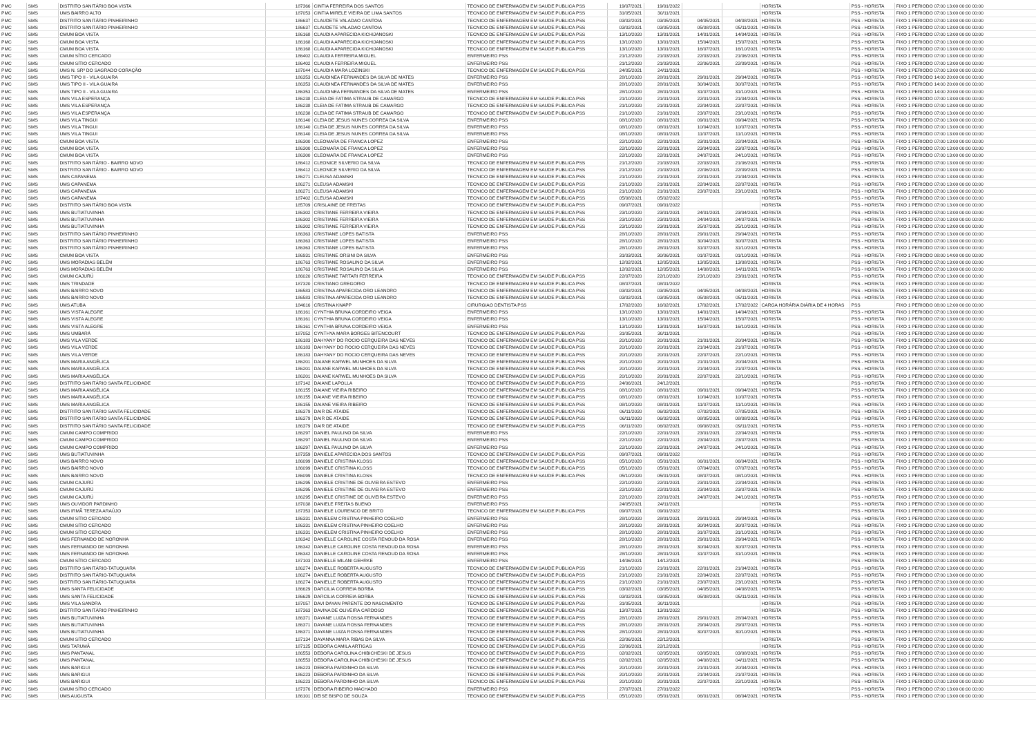| PMC | SMS | DISTRITO SANITÁRIO BOA VISTA | 187366 | CINTIA FERREIRA DOS SANTOS | TECNICO DE ENFERMAGEM EM SAUDE PUBLICA PSS | 19/07/2021 | 19/01/2022 | | | HORISTA | PSS - HORISTA | FIXO 1 PERIODO 07:00 13:00 00:00 00:00 |
| PMC | SMS | UMS BAIRRO ALTO | 187053 | CINTIA MIRELE VIEIRA DE LIMA SANTOS | TECNICO DE ENFERMAGEM EM SAUDE PUBLICA PSS | 31/05/2021 | 30/11/2021 | | | HORISTA | PSS - HORISTA | FIXO 1 PERIODO 07:00 13:00 00:00 00:00 |
| PMC | SMS | DISTRITO SANITÁRIO PINHEIRINHO | 186637 | CLAUDETE VALADAO CANTOIA | TECNICO DE ENFERMAGEM EM SAUDE PUBLICA PSS | 03/02/2021 | 03/05/2021 | 04/05/2021 | 04/08/2021 | HORISTA | PSS - HORISTA | FIXO 1 PERIODO 07:00 13:00 00:00 00:00 |
| PMC | SMS | DISTRITO SANITÁRIO PINHEIRINHO | 186637 | CLAUDETE VALADAO CANTOIA | TECNICO DE ENFERMAGEM EM SAUDE PUBLICA PSS | 03/02/2021 | 03/05/2021 | 05/08/2021 | 05/11/2021 | HORISTA | PSS - HORISTA | FIXO 1 PERIODO 07:00 13:00 00:00 00:00 |
| PMC | SMS | CMUM BOA VISTA | 186168 | CLAUDIA APARECIDA KICHIJANOSKI | TECNICO DE ENFERMAGEM EM SAUDE PUBLICA PSS | 13/10/2020 | 13/01/2021 | 14/01/2021 | 14/04/2021 | HORISTA | PSS - HORISTA | FIXO 1 PERIODO 07:00 13:00 00:00 00:00 |
| PMC | SMS | CMUM BOA VISTA | 186168 | CLAUDIA APARECIDA KICHIJANOSKI | TECNICO DE ENFERMAGEM EM SAUDE PUBLICA PSS | 13/10/2020 | 13/01/2021 | 15/04/2021 | 15/07/2021 | HORISTA | PSS - HORISTA | FIXO 1 PERIODO 07:00 13:00 00:00 00:00 |
| PMC | SMS | CMUM BOA VISTA | 186168 | CLAUDIA APARECIDA KICHIJANOSKI | TECNICO DE ENFERMAGEM EM SAUDE PUBLICA PSS | 13/10/2020 | 13/01/2021 | 16/07/2021 | 16/10/2021 | HORISTA | PSS - HORISTA | FIXO 1 PERIODO 07:00 13:00 00:00 00:00 |
| PMC | SMS | CMUM SÍTIO CERCADO | 186402 | CLAUDIA FERREIRA MIGUEL | ENFERMEIRO PSS | 21/12/2020 | 21/03/2021 | 22/03/2021 | 21/06/2021 | HORISTA | PSS - HORISTA | FIXO 1 PERIODO 07:00 13:00 00:00 00:00 |
| PMC | SMS | CMUM SÍTIO CERCADO | 186402 | CLAUDIA FERREIRA MIGUEL | ENFERMEIRO PSS | 21/12/2020 | 21/03/2021 | 22/06/2021 | 22/09/2021 | HORISTA | PSS - HORISTA | FIXO 1 PERIODO 07:00 13:00 00:00 00:00 |
| PMC | SMS | UMS N. SRª DO SAGRADO CORAÇÃO | 187044 | CLAUDIA MARA LOZINSKI | TECNICO DE ENFERMAGEM EM SAUDE PUBLICA PSS | 24/05/2021 | 24/11/2021 | | | HORISTA | PSS - HORISTA | FIXO 1 PERIODO 07:00 13:00 00:00 00:00 |
| PMC | SMS | UMS TIPO II - VILA GUAIRA | 186353 | CLAUDINEA FERNANDES DA SILVA DE MATES | ENFERMEIRO PSS | 28/10/2020 | 28/01/2021 | 29/01/2021 | 29/04/2021 | HORISTA | PSS - HORISTA | FIXO 1 PERIODO 14:00 20:00 00:00 00:00 |
| PMC | SMS | UMS TIPO II - VILA GUAIRA | 186353 | CLAUDINEA FERNANDES DA SILVA DE MATES | ENFERMEIRO PSS | 28/10/2020 | 28/01/2021 | 30/04/2021 | 30/07/2021 | HORISTA | PSS - HORISTA | FIXO 1 PERIODO 14:00 20:00 00:00 00:00 |
| PMC | SMS | UMS TIPO II - VILA GUAIRA | 186353 | CLAUDINEA FERNANDES DA SILVA DE MATES | ENFERMEIRO PSS | 28/10/2020 | 28/01/2021 | 31/07/2021 | 31/10/2021 | HORISTA | PSS - HORISTA | FIXO 1 PERIODO 14:00 20:00 00:00 00:00 |
| PMC | SMS | UMS VILA ESPERANÇA | 186238 | CLEIA DE FATIMA STRAUB DE CAMARGO | TECNICO DE ENFERMAGEM EM SAUDE PUBLICA PSS | 21/10/2020 | 21/01/2021 | 22/01/2021 | 21/04/2021 | HORISTA | PSS - HORISTA | FIXO 1 PERIODO 07:00 13:00 00:00 00:00 |
| PMC | SMS | UMS VILA ESPERANÇA | 186238 | CLEIA DE FATIMA STRAUB DE CAMARGO | TECNICO DE ENFERMAGEM EM SAUDE PUBLICA PSS | 21/10/2020 | 21/01/2021 | 22/04/2021 | 22/07/2021 | HORISTA | PSS - HORISTA | FIXO 1 PERIODO 07:00 13:00 00:00 00:00 |
| PMC | SMS | UMS VILA ESPERANÇA | 186238 | CLEIA DE FATIMA STRAUB DE CAMARGO | TECNICO DE ENFERMAGEM EM SAUDE PUBLICA PSS | 21/10/2020 | 21/01/2021 | 23/07/2021 | 23/10/2021 | HORISTA | PSS - HORISTA | FIXO 1 PERIODO 07:00 13:00 00:00 00:00 |
| PMC | SMS | UMS VILA TINGUI | 186140 | CLEIA DE JESUS NUNES CORREA DA SILVA | ENFERMEIRO PSS | 08/10/2020 | 08/01/2021 | 09/01/2021 | 09/04/2021 | HORISTA | PSS - HORISTA | FIXO 1 PERIODO 07:00 13:00 00:00 00:00 |
| PMC | SMS | UMS VILA TINGUI | 186140 | CLEIA DE JESUS NUNES CORREA DA SILVA | ENFERMEIRO PSS | 08/10/2020 | 08/01/2021 | 10/04/2021 | 10/07/2021 | HORISTA | PSS - HORISTA | FIXO 1 PERIODO 07:00 13:00 00:00 00:00 |
| PMC | SMS | UMS VILA TINGUI | 186140 | CLEIA DE JESUS NUNES CORREA DA SILVA | ENFERMEIRO PSS | 08/10/2020 | 08/01/2021 | 11/07/2021 | 11/10/2021 | HORISTA | PSS - HORISTA | FIXO 1 PERIODO 07:00 13:00 00:00 00:00 |
| PMC | SMS | CMUM BOA VISTA | 186300 | CLEOMARA DE FRANCA LOPEZ | ENFERMEIRO PSS | 22/10/2020 | 22/01/2021 | 23/01/2021 | 22/04/2021 | HORISTA | PSS - HORISTA | FIXO 1 PERIODO 07:00 13:00 00:00 00:00 |
| PMC | SMS | CMUM BOA VISTA | 186300 | CLEOMARA DE FRANCA LOPEZ | ENFERMEIRO PSS | 22/10/2020 | 22/01/2021 | 23/04/2021 | 23/07/2021 | HORISTA | PSS - HORISTA | FIXO 1 PERIODO 07:00 13:00 00:00 00:00 |
| PMC | SMS | CMUM BOA VISTA | 186300 | CLEOMARA DE FRANCA LOPEZ | ENFERMEIRO PSS | 22/10/2020 | 22/01/2021 | 24/07/2021 | 24/10/2021 | HORISTA | PSS - HORISTA | FIXO 1 PERIODO 07:00 13:00 00:00 00:00 |
| PMC | SMS | DISTRITO SANITÁRIO - BAIRRO NOVO | 186412 | CLEONICE SILVERIO DA SILVA | TECNICO DE ENFERMAGEM EM SAUDE PUBLICA PSS | 21/12/2020 | 21/03/2021 | 22/03/2021 | 21/06/2021 | HORISTA | PSS - HORISTA | FIXO 1 PERIODO 07:00 13:00 00:00 00:00 |
| PMC | SMS | DISTRITO SANITÁRIO - BAIRRO NOVO | 186412 | CLEONICE SILVERIO DA SILVA | TECNICO DE ENFERMAGEM EM SAUDE PUBLICA PSS | 21/12/2020 | 21/03/2021 | 22/06/2021 | 22/09/2021 | HORISTA | PSS - HORISTA | FIXO 1 PERIODO 07:00 13:00 00:00 00:00 |
| PMC | SMS | UMS CAPANEMA | 186271 | CLEUSA ADAMSKI | TECNICO DE ENFERMAGEM EM SAUDE PUBLICA PSS | 21/10/2020 | 21/01/2021 | 22/01/2021 | 21/04/2021 | HORISTA | PSS - HORISTA | FIXO 1 PERIODO 07:00 13:00 00:00 00:00 |
| PMC | SMS | UMS CAPANEMA | 186271 | CLEUSA ADAMSKI | TECNICO DE ENFERMAGEM EM SAUDE PUBLICA PSS | 21/10/2020 | 21/01/2021 | 22/04/2021 | 22/07/2021 | HORISTA | PSS - HORISTA | FIXO 1 PERIODO 07:00 13:00 00:00 00:00 |
| PMC | SMS | UMS CAPANEMA | 186271 | CLEUSA ADAMSKI | TECNICO DE ENFERMAGEM EM SAUDE PUBLICA PSS | 21/10/2020 | 21/01/2021 | 23/07/2021 | 23/10/2021 | HORISTA | PSS - HORISTA | FIXO 1 PERIODO 07:00 13:00 00:00 00:00 |
| PMC | SMS | UMS CAPANEMA | 187402 | CLEUSA ADAMSKI | TECNICO DE ENFERMAGEM EM SAUDE PUBLICA PSS | 05/08/2021 | 05/02/2022 | | | HORISTA | PSS - HORISTA | FIXO 1 PERIODO 07:00 13:00 00:00 00:00 |
| PMC | SMS | DISTRITO SANITÁRIO BOA VISTA | 185709 | CRISLAINE DE FREITAS | TECNICO DE ENFERMAGEM EM SAUDE PUBLICA PSS | 09/07/2021 | 09/01/2022 | | | HORISTA | PSS - HORISTA | FIXO 1 PERIODO 07:00 13:00 00:00 00:00 |
| PMC | SMS | UMS BUTIATUVINHA | 186302 | CRISTIANE FERREIRA VIEIRA | TECNICO DE ENFERMAGEM EM SAUDE PUBLICA PSS | 23/10/2020 | 23/01/2021 | 24/01/2021 | 23/04/2021 | HORISTA | PSS - HORISTA | FIXO 1 PERIODO 07:00 13:00 00:00 00:00 |
| PMC | SMS | UMS BUTIATUVINHA | 186302 | CRISTIANE FERREIRA VIEIRA | TECNICO DE ENFERMAGEM EM SAUDE PUBLICA PSS | 23/10/2020 | 23/01/2021 | 24/04/2021 | 24/07/2021 | HORISTA | PSS - HORISTA | FIXO 1 PERIODO 07:00 13:00 00:00 00:00 |
| PMC | SMS | UMS BUTIATUVINHA | 186302 | CRISTIANE FERREIRA VIEIRA | TECNICO DE ENFERMAGEM EM SAUDE PUBLICA PSS | 23/10/2020 | 23/01/2021 | 25/07/2021 | 25/10/2021 | HORISTA | PSS - HORISTA | FIXO 1 PERIODO 07:00 13:00 00:00 00:00 |
| PMC | SMS | DISTRITO SANITÁRIO PINHEIRINHO | 186363 | CRISTIANE LOPES BATISTA | ENFERMEIRO PSS | 28/10/2020 | 28/01/2021 | 29/01/2021 | 29/04/2021 | HORISTA | PSS - HORISTA | FIXO 1 PERIODO 07:00 13:00 00:00 00:00 |
| PMC | SMS | DISTRITO SANITÁRIO PINHEIRINHO | 186363 | CRISTIANE LOPES BATISTA | ENFERMEIRO PSS | 28/10/2020 | 28/01/2021 | 30/04/2021 | 30/07/2021 | HORISTA | PSS - HORISTA | FIXO 1 PERIODO 07:00 13:00 00:00 00:00 |
| PMC | SMS | DISTRITO SANITÁRIO PINHEIRINHO | 186363 | CRISTIANE LOPES BATISTA | ENFERMEIRO PSS | 28/10/2020 | 28/01/2021 | 31/07/2021 | 31/10/2021 | HORISTA | PSS - HORISTA | FIXO 1 PERIODO 07:00 13:00 00:00 00:00 |
| PMC | SMS | CMUM BOA VISTA | 186931 | CRISTIANE ORSINI DA SILVA | ENFERMEIRO PSS | 31/03/2021 | 30/06/2021 | 01/07/2021 | 01/10/2021 | HORISTA | PSS - HORISTA | FIXO 1 PERIODO 08:00 14:00 00:00 00:00 |
| PMC | SMS | UMS MORADIAS BELÉM | 186763 | CRISTIANE ROSALINO DA SILVA | ENFERMEIRO PSS | 12/02/2021 | 12/05/2021 | 13/05/2021 | 13/08/2021 | HORISTA | PSS - HORISTA | FIXO 1 PERIODO 07:00 13:00 00:00 00:00 |
| PMC | SMS | UMS MORADIAS BELÉM | 186763 | CRISTIANE ROSALINO DA SILVA | ENFERMEIRO PSS | 12/02/2021 | 12/05/2021 | 14/08/2021 | 14/11/2021 | HORISTA | PSS - HORISTA | FIXO 1 PERIODO 07:00 13:00 00:00 00:00 |
| PMC | SMS | CMUM CAJURÚ | 186020 | CRISTIANE TARTARI FERREIRA | TECNICO DE ENFERMAGEM EM SAUDE PUBLICA PSS | 22/07/2020 | 22/10/2020 | 23/10/2020 | 23/01/2021 | HORISTA | PSS - HORISTA | FIXO 1 PERIODO 07:00 13:00 00:00 00:00 |
| PMC | SMS | UMS TRINDADE | 187320 | CRISTIANO GREGORIO | TECNICO DE ENFERMAGEM EM SAUDE PUBLICA PSS | 08/07/2021 | 08/01/2022 | | | HORISTA | PSS - HORISTA | FIXO 1 PERIODO 07:00 13:00 00:00 00:00 |
| PMC | SMS | UMS BAIRRO NOVO | 186583 | CRISTINA APARECIDA ORO LEANDRO | TECNICO DE ENFERMAGEM EM SAUDE PUBLICA PSS | 03/02/2021 | 03/05/2021 | 04/05/2021 | 04/08/2021 | HORISTA | PSS - HORISTA | FIXO 1 PERIODO 07:00 13:00 00:00 00:00 |
| PMC | SMS | UMS BAIRRO NOVO | 186583 | CRISTINA APARECIDA ORO LEANDRO | TECNICO DE ENFERMAGEM EM SAUDE PUBLICA PSS | 03/02/2021 | 03/05/2021 | 05/08/2021 | 05/11/2021 | HORISTA | PSS - HORISTA | FIXO 1 PERIODO 07:00 13:00 00:00 00:00 |
| PMC | SMS | UMS ATUBA | 184616 | CRISTINA KNAPP | CIRURGIAO DENTISTA PSS | 17/02/2020 | 16/02/2021 | 17/02/2021 | 17/02/2022 | CARGA HORÁRIA DIÁRIA DE 4 HORAS | PSS | FIXO 1 PERIODO 08:00 12:00 00:00 00:00 |
| PMC | SMS | UMS VISTA ALEGRE | 186161 | CYNTHIA BRUNA CORDEIRO VEIGA | ENFERMEIRO PSS | 13/10/2020 | 13/01/2021 | 14/01/2021 | 14/04/2021 | HORISTA | PSS - HORISTA | FIXO 1 PERIODO 07:00 13:00 00:00 00:00 |
| PMC | SMS | UMS VISTA ALEGRE | 186161 | CYNTHIA BRUNA CORDEIRO VEIGA | ENFERMEIRO PSS | 13/10/2020 | 13/01/2021 | 15/04/2021 | 15/07/2021 | HORISTA | PSS - HORISTA | FIXO 1 PERIODO 07:00 13:00 00:00 00:00 |
| PMC | SMS | UMS VISTA ALEGRE | 186161 | CYNTHIA BRUNA CORDEIRO VEIGA | ENFERMEIRO PSS | 13/10/2020 | 13/01/2021 | 16/07/2021 | 16/10/2021 | HORISTA | PSS - HORISTA | FIXO 1 PERIODO 07:00 13:00 00:00 00:00 |
| PMC | SMS | UMS UMBARÁ | 187052 | CYNTHYA MARA BORGES BITENCOURT | TECNICO DE ENFERMAGEM EM SAUDE PUBLICA PSS | 31/05/2021 | 30/11/2021 | | | HORISTA | PSS - HORISTA | FIXO 1 PERIODO 07:00 13:00 00:00 00:00 |
| PMC | SMS | UMS VILA VERDE | 186183 | DAHYANY DO ROCIO CERQUEIRA DAS NEVES | TECNICO DE ENFERMAGEM EM SAUDE PUBLICA PSS | 20/10/2020 | 20/01/2021 | 21/01/2021 | 20/04/2021 | HORISTA | PSS - HORISTA | FIXO 1 PERIODO 07:00 13:00 00:00 00:00 |
| PMC | SMS | UMS VILA VERDE | 186183 | DAHYANY DO ROCIO CERQUEIRA DAS NEVES | TECNICO DE ENFERMAGEM EM SAUDE PUBLICA PSS | 20/10/2020 | 20/01/2021 | 21/04/2021 | 21/07/2021 | HORISTA | PSS - HORISTA | FIXO 1 PERIODO 07:00 13:00 00:00 00:00 |
| PMC | SMS | UMS VILA VERDE | 186183 | DAHYANY DO ROCIO CERQUEIRA DAS NEVES | TECNICO DE ENFERMAGEM EM SAUDE PUBLICA PSS | 20/10/2020 | 20/01/2021 | 22/07/2021 | 22/10/2021 | HORISTA | PSS - HORISTA | FIXO 1 PERIODO 07:00 13:00 00:00 00:00 |
| PMC | SMS | UMS MARIA ANGÉLICA | 186201 | DAIANE KARWEL MUNHOES DA SILVA | TECNICO DE ENFERMAGEM EM SAUDE PUBLICA PSS | 20/10/2020 | 20/01/2021 | 21/01/2021 | 20/04/2021 | HORISTA | PSS - HORISTA | FIXO 1 PERIODO 07:00 13:00 00:00 00:00 |
| PMC | SMS | UMS MARIA ANGÉLICA | 186201 | DAIANE KARWEL MUNHOES DA SILVA | TECNICO DE ENFERMAGEM EM SAUDE PUBLICA PSS | 20/10/2020 | 20/01/2021 | 21/04/2021 | 21/07/2021 | HORISTA | PSS - HORISTA | FIXO 1 PERIODO 07:00 13:00 00:00 00:00 |
| PMC | SMS | UMS MARIA ANGÉLICA | 186201 | DAIANE KARWEL MUNHOES DA SILVA | TECNICO DE ENFERMAGEM EM SAUDE PUBLICA PSS | 20/10/2020 | 20/01/2021 | 22/07/2021 | 22/10/2021 | HORISTA | PSS - HORISTA | FIXO 1 PERIODO 07:00 13:00 00:00 00:00 |
| PMC | SMS | DISTRITO SANITÁRIO SANTA FELICIDADE | 187142 | DAIANE LAPOLLA | TECNICO DE ENFERMAGEM EM SAUDE PUBLICA PSS | 24/06/2021 | 24/12/2021 | | | HORISTA | PSS - HORISTA | FIXO 1 PERIODO 07:00 13:00 00:00 00:00 |
| PMC | SMS | UMS MARIA ANGÉLICA | 186155 | DAIANE VIEIRA RIBEIRO | TECNICO DE ENFERMAGEM EM SAUDE PUBLICA PSS | 08/10/2020 | 08/01/2021 | 09/01/2021 | 09/04/2021 | HORISTA | PSS - HORISTA | FIXO 1 PERIODO 07:00 13:00 00:00 00:00 |
| PMC | SMS | UMS MARIA ANGÉLICA | 186155 | DAIANE VIEIRA RIBEIRO | TECNICO DE ENFERMAGEM EM SAUDE PUBLICA PSS | 08/10/2020 | 08/01/2021 | 10/04/2021 | 10/07/2021 | HORISTA | PSS - HORISTA | FIXO 1 PERIODO 07:00 13:00 00:00 00:00 |
| PMC | SMS | UMS MARIA ANGÉLICA | 186155 | DAIANE VIEIRA RIBEIRO | TECNICO DE ENFERMAGEM EM SAUDE PUBLICA PSS | 08/10/2020 | 08/01/2021 | 11/07/2021 | 11/10/2021 | HORISTA | PSS - HORISTA | FIXO 1 PERIODO 07:00 13:00 00:00 00:00 |
| PMC | SMS | DISTRITO SANITÁRIO SANTA FELICIDADE | 186379 | DAIR DE ATAIDE | TECNICO DE ENFERMAGEM EM SAUDE PUBLICA PSS | 06/11/2020 | 06/02/2021 | 07/02/2021 | 07/05/2021 | HORISTA | PSS - HORISTA | FIXO 1 PERIODO 07:00 13:00 00:00 00:00 |
| PMC | SMS | DISTRITO SANITÁRIO SANTA FELICIDADE | 186379 | DAIR DE ATAIDE | TECNICO DE ENFERMAGEM EM SAUDE PUBLICA PSS | 06/11/2020 | 06/02/2021 | 08/05/2021 | 08/08/2021 | HORISTA | PSS - HORISTA | FIXO 1 PERIODO 07:00 13:00 00:00 00:00 |
| PMC | SMS | DISTRITO SANITÁRIO SANTA FELICIDADE | 186379 | DAIR DE ATAIDE | TECNICO DE ENFERMAGEM EM SAUDE PUBLICA PSS | 06/11/2020 | 06/02/2021 | 09/08/2021 | 09/11/2021 | HORISTA | PSS - HORISTA | FIXO 1 PERIODO 07:00 13:00 00:00 00:00 |
| PMC | SMS | CMUM CAMPO COMPRIDO | 186297 | DANIEL PAULINO DA SILVA | ENFERMEIRO PSS | 22/10/2020 | 22/01/2021 | 23/01/2021 | 22/04/2021 | HORISTA | PSS - HORISTA | FIXO 1 PERIODO 07:00 13:00 00:00 00:00 |
| PMC | SMS | CMUM CAMPO COMPRIDO | 186297 | DANIEL PAULINO DA SILVA | ENFERMEIRO PSS | 22/10/2020 | 22/01/2021 | 23/04/2021 | 23/07/2021 | HORISTA | PSS - HORISTA | FIXO 1 PERIODO 07:00 13:00 00:00 00:00 |
| PMC | SMS | CMUM CAMPO COMPRIDO | 186297 | DANIEL PAULINO DA SILVA | ENFERMEIRO PSS | 22/10/2020 | 22/01/2021 | 24/07/2021 | 24/10/2021 | HORISTA | PSS - HORISTA | FIXO 1 PERIODO 07:00 13:00 00:00 00:00 |
| PMC | SMS | UMS BUTIATUVINHA | 187359 | DANIELE APARECIDA DOS SANTOS | TECNICO DE ENFERMAGEM EM SAUDE PUBLICA PSS | 09/07/2021 | 09/01/2022 | | | HORISTA | PSS - HORISTA | FIXO 1 PERIODO 07:00 13:00 00:00 00:00 |
| PMC | SMS | UMS BAIRRO NOVO | 186099 | DANIELE CRISTINA KLOSS | TECNICO DE ENFERMAGEM EM SAUDE PUBLICA PSS | 05/10/2020 | 05/01/2021 | 06/01/2021 | 06/04/2021 | HORISTA | PSS - HORISTA | FIXO 1 PERIODO 07:00 13:00 00:00 00:00 |
| PMC | SMS | UMS BAIRRO NOVO | 186099 | DANIELE CRISTINA KLOSS | TECNICO DE ENFERMAGEM EM SAUDE PUBLICA PSS | 05/10/2020 | 05/01/2021 | 07/04/2021 | 07/07/2021 | HORISTA | PSS - HORISTA | FIXO 1 PERIODO 07:00 13:00 00:00 00:00 |
| PMC | SMS | UMS BAIRRO NOVO | 186099 | DANIELE CRISTINA KLOSS | TECNICO DE ENFERMAGEM EM SAUDE PUBLICA PSS | 05/10/2020 | 05/01/2021 | 08/07/2021 | 08/10/2021 | HORISTA | PSS - HORISTA | FIXO 1 PERIODO 07:00 13:00 00:00 00:00 |
| PMC | SMS | CMUM CAJURÚ | 186295 | DANIELE CRISTINE DE OLIVEIRA ESTEVO | ENFERMEIRO PSS | 22/10/2020 | 22/01/2021 | 23/01/2021 | 22/04/2021 | HORISTA | PSS - HORISTA | FIXO 1 PERIODO 07:00 13:00 00:00 00:00 |
| PMC | SMS | CMUM CAJURÚ | 186295 | DANIELE CRISTINE DE OLIVEIRA ESTEVO | ENFERMEIRO PSS | 22/10/2020 | 22/01/2021 | 23/04/2021 | 23/07/2021 | HORISTA | PSS - HORISTA | FIXO 1 PERIODO 07:00 13:00 00:00 00:00 |
| PMC | SMS | CMUM CAJURÚ | 186295 | DANIELE CRISTINE DE OLIVEIRA ESTEVO | ENFERMEIRO PSS | 22/10/2020 | 22/01/2021 | 24/07/2021 | 24/10/2021 | HORISTA | PSS - HORISTA | FIXO 1 PERIODO 07:00 13:00 00:00 00:00 |
| PMC | SMS | UMS OUVIDOR PARDINHO | 187038 | DANIELE FREITAS BUENO | ENFERMEIRO PSS | 24/05/2021 | 24/11/2021 | | | HORISTA | PSS - HORISTA | FIXO 1 PERIODO 07:00 13:00 00:00 00:00 |
| PMC | SMS | UMS IRMÃ TEREZA ARAÚJO | 187353 | DANIELE LOURENCO DE BRITO | TECNICO DE ENFERMAGEM EM SAUDE PUBLICA PSS | 09/07/2021 | 09/01/2022 | | | HORISTA | PSS - HORISTA | FIXO 1 PERIODO 07:00 13:00 00:00 00:00 |
| PMC | SMS | CMUM SÍTIO CERCADO | 186331 | DANIELEM CRISTINA PINHEIRO COELHO | ENFERMEIRO PSS | 28/10/2020 | 28/01/2021 | 29/01/2021 | 29/04/2021 | HORISTA | PSS - HORISTA | FIXO 1 PERIODO 07:00 13:00 00:00 00:00 |
| PMC | SMS | CMUM SÍTIO CERCADO | 186331 | DANIELEM CRISTINA PINHEIRO COELHO | ENFERMEIRO PSS | 28/10/2020 | 28/01/2021 | 30/04/2021 | 30/07/2021 | HORISTA | PSS - HORISTA | FIXO 1 PERIODO 07:00 13:00 00:00 00:00 |
| PMC | SMS | CMUM SÍTIO CERCADO | 186331 | DANIELEM CRISTINA PINHEIRO COELHO | ENFERMEIRO PSS | 28/10/2020 | 28/01/2021 | 31/07/2021 | 31/10/2021 | HORISTA | PSS - HORISTA | FIXO 1 PERIODO 07:00 13:00 00:00 00:00 |
| PMC | SMS | UMS FERNANDO DE NORONHA | 186342 | DANIELLE CAROLINE COSTA RENOUD DA ROSA | ENFERMEIRO PSS | 28/10/2020 | 28/01/2021 | 29/01/2021 | 29/04/2021 | HORISTA | PSS - HORISTA | FIXO 1 PERIODO 07:00 13:00 00:00 00:00 |
| PMC | SMS | UMS FERNANDO DE NORONHA | 186342 | DANIELLE CAROLINE COSTA RENOUD DA ROSA | ENFERMEIRO PSS | 28/10/2020 | 28/01/2021 | 30/04/2021 | 30/07/2021 | HORISTA | PSS - HORISTA | FIXO 1 PERIODO 07:00 13:00 00:00 00:00 |
| PMC | SMS | UMS FERNANDO DE NORONHA | 186342 | DANIELLE CAROLINE COSTA RENOUD DA ROSA | ENFERMEIRO PSS | 28/10/2020 | 28/01/2021 | 31/07/2021 | 31/10/2021 | HORISTA | PSS - HORISTA | FIXO 1 PERIODO 07:00 13:00 00:00 00:00 |
| PMC | SMS | CMUM SÍTIO CERCADO | 187103 | DANIELLE MILANI GEHRKE | ENFERMEIRO PSS | 14/06/2021 | 14/12/2021 | | | HORISTA | PSS - HORISTA | FIXO 1 PERIODO 07:00 13:00 00:00 00:00 |
| PMC | SMS | DISTRITO SANITÁRIO-TATUQUARA | 186274 | DANIELLE ROBERTA AUGUSTO | TECNICO DE ENFERMAGEM EM SAUDE PUBLICA PSS | 21/10/2020 | 21/01/2021 | 22/01/2021 | 21/04/2021 | HORISTA | PSS - HORISTA | FIXO 1 PERIODO 07:00 13:00 00:00 00:00 |
| PMC | SMS | DISTRITO SANITÁRIO-TATUQUARA | 186274 | DANIELLE ROBERTA AUGUSTO | TECNICO DE ENFERMAGEM EM SAUDE PUBLICA PSS | 21/10/2020 | 21/01/2021 | 22/04/2021 | 22/07/2021 | HORISTA | PSS - HORISTA | FIXO 1 PERIODO 07:00 13:00 00:00 00:00 |
| PMC | SMS | DISTRITO SANITÁRIO-TATUQUARA | 186274 | DANIELLE ROBERTA AUGUSTO | TECNICO DE ENFERMAGEM EM SAUDE PUBLICA PSS | 21/10/2020 | 21/01/2021 | 23/07/2021 | 23/10/2021 | HORISTA | PSS - HORISTA | FIXO 1 PERIODO 07:00 13:00 00:00 00:00 |
| PMC | SMS | UMS SANTA FELICIDADE | 186629 | DARCILIA CORREIA BORBA | TECNICO DE ENFERMAGEM EM SAUDE PUBLICA PSS | 03/02/2021 | 03/05/2021 | 04/05/2021 | 04/08/2021 | HORISTA | PSS - HORISTA | FIXO 1 PERIODO 07:00 13:00 00:00 00:00 |
| PMC | SMS | UMS SANTA FELICIDADE | 186629 | DARCILIA CORREIA BORBA | TECNICO DE ENFERMAGEM EM SAUDE PUBLICA PSS | 03/02/2021 | 03/05/2021 | 05/08/2021 | 05/11/2021 | HORISTA | PSS - HORISTA | FIXO 1 PERIODO 07:00 13:00 00:00 00:00 |
| PMC | SMS | UMS VILA SANDRA | 187057 | DAVI DAYAN PARENTE DO NASCIMENTO | TECNICO DE ENFERMAGEM EM SAUDE PUBLICA PSS | 31/05/2021 | 30/11/2021 | | | HORISTA | PSS - HORISTA | FIXO 1 PERIODO 07:00 13:00 00:00 00:00 |
| PMC | SMS | DISTRITO SANITÁRIO PINHEIRINHO | 187363 | DAVINA DE OLIVEIRA CARDOSO | TECNICO DE ENFERMAGEM EM SAUDE PUBLICA PSS | 13/07/2021 | 13/01/2022 | | | HORISTA | PSS - HORISTA | FIXO 1 PERIODO 07:00 13:00 00:00 00:00 |
| PMC | SMS | UMS BUTIATUVINHA | 186371 | DAYANE LUIZA ROSSA FERNANDES | TECNICO DE ENFERMAGEM EM SAUDE PUBLICA PSS | 28/10/2020 | 28/01/2021 | 29/01/2021 | 28/04/2021 | HORISTA | PSS - HORISTA | FIXO 1 PERIODO 07:00 13:00 00:00 00:00 |
| PMC | SMS | UMS BUTIATUVINHA | 186371 | DAYANE LUIZA ROSSA FERNANDES | TECNICO DE ENFERMAGEM EM SAUDE PUBLICA PSS | 28/10/2020 | 28/01/2021 | 29/04/2021 | 29/07/2021 | HORISTA | PSS - HORISTA | FIXO 1 PERIODO 07:00 13:00 00:00 00:00 |
| PMC | SMS | UMS BUTIATUVINHA | 186371 | DAYANE LUIZA ROSSA FERNANDES | TECNICO DE ENFERMAGEM EM SAUDE PUBLICA PSS | 28/10/2020 | 28/01/2021 | 30/07/2021 | 30/10/2021 | HORISTA | PSS - HORISTA | FIXO 1 PERIODO 07:00 13:00 00:00 00:00 |
| PMC | SMS | CMUM SÍTIO CERCADO | 187134 | DAYANNA MARA RIBAS DA SILVA | TECNICO DE ENFERMAGEM EM SAUDE PUBLICA PSS | 22/06/2021 | 22/12/2021 | | | HORISTA | PSS - HORISTA | FIXO 1 PERIODO 07:00 13:00 00:00 00:00 |
| PMC | SMS | UMS TARUMÃ | 187125 | DEBORA CAMILA ARTIGAS | TECNICO DE ENFERMAGEM EM SAUDE PUBLICA PSS | 22/06/2021 | 22/12/2021 | | | HORISTA | PSS - HORISTA | FIXO 1 PERIODO 07:00 13:00 00:00 00:00 |
| PMC | SMS | UMS PANTANAL | 186553 | DEBORA CAROLINA CHIBICHESKI DE JESUS | TECNICO DE ENFERMAGEM EM SAUDE PUBLICA PSS | 02/02/2021 | 02/05/2021 | 03/05/2021 | 03/08/2021 | HORISTA | PSS - HORISTA | FIXO 1 PERIODO 07:00 13:00 00:00 00:00 |
| PMC | SMS | UMS PANTANAL | 186553 | DEBORA CAROLINA CHIBICHESKI DE JESUS | TECNICO DE ENFERMAGEM EM SAUDE PUBLICA PSS | 02/02/2021 | 02/05/2021 | 04/08/2021 | 04/11/2021 | HORISTA | PSS - HORISTA | FIXO 1 PERIODO 07:00 13:00 00:00 00:00 |
| PMC | SMS | UMS BARIGUI | 186223 | DEBORA PARDINHO DA SILVA | TECNICO DE ENFERMAGEM EM SAUDE PUBLICA PSS | 20/10/2020 | 20/01/2021 | 21/01/2021 | 20/04/2021 | HORISTA | PSS - HORISTA | FIXO 1 PERIODO 07:00 13:00 00:00 00:00 |
| PMC | SMS | UMS BARIGUI | 186223 | DEBORA PARDINHO DA SILVA | TECNICO DE ENFERMAGEM EM SAUDE PUBLICA PSS | 20/10/2020 | 20/01/2021 | 21/04/2021 | 21/07/2021 | HORISTA | PSS - HORISTA | FIXO 1 PERIODO 07:00 13:00 00:00 00:00 |
| PMC | SMS | UMS BARIGUI | 186223 | DEBORA PARDINHO DA SILVA | TECNICO DE ENFERMAGEM EM SAUDE PUBLICA PSS | 20/10/2020 | 20/01/2021 | 22/07/2021 | 22/10/2021 | HORISTA | PSS - HORISTA | FIXO 1 PERIODO 07:00 13:00 00:00 00:00 |
| PMC | SMS | CMUM SÍTIO CERCADO | 187376 | DEBORA RIBEIRO MACHADO | ENFERMEIRO PSS | 27/07/2021 | 27/01/2022 | | | HORISTA | PSS - HORISTA | FIXO 1 PERIODO 07:00 13:00 00:00 00:00 |
| PMC | SMS | UMS AUGUSTA | 186101 | DEISE BISPO DE SOUZA | TECNICO DE ENFERMAGEM EM SAUDE PUBLICA PSS | 05/10/2020 | 05/01/2021 | 06/01/2021 | 06/04/2021 | HORISTA | PSS - HORISTA | FIXO 1 PERIODO 07:00 13:00 00:00 00:00 |